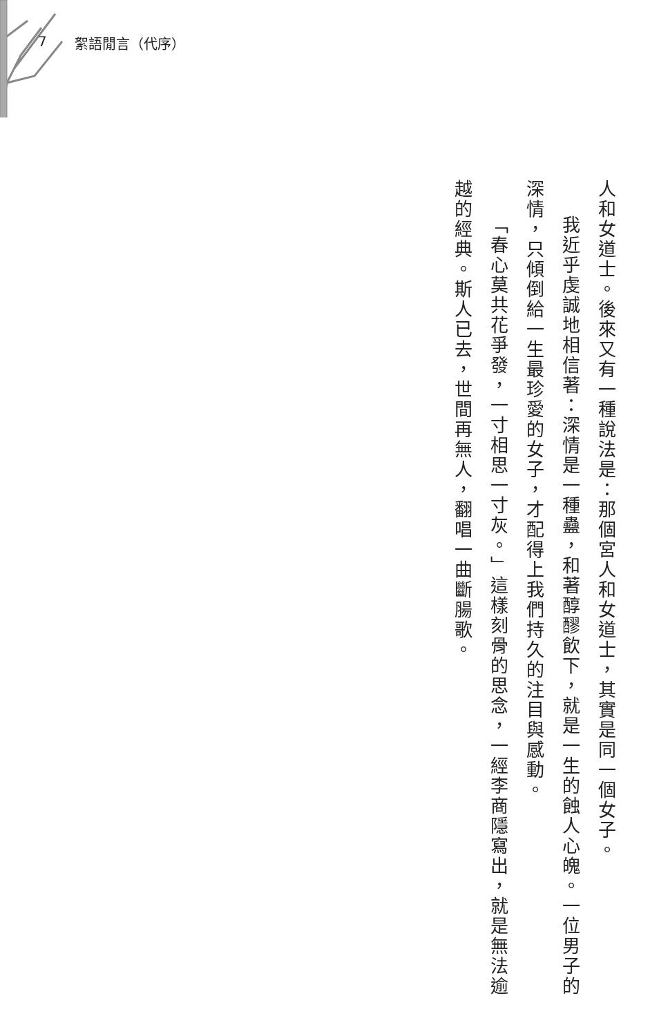7 絮語閒言（代序）
人和女道士。後來又有一種說法是：那個宮人和女道士，其實是同一個女子。
我近乎虔誠地相信著：深情是一種蠱，和著醇醪飲下，就是一生的蝕人心魄。一位男子的深情，只傾倒給一生最珍愛的女子，才配得上我們持久的注目與感動。
「春心莫共花爭發，一寸相思一寸灰。」這樣刻骨的思念，一經李商隱寫出，就是無法逾越的經典。斯人已去，世間再無人，翻唱一曲斷腸歌。